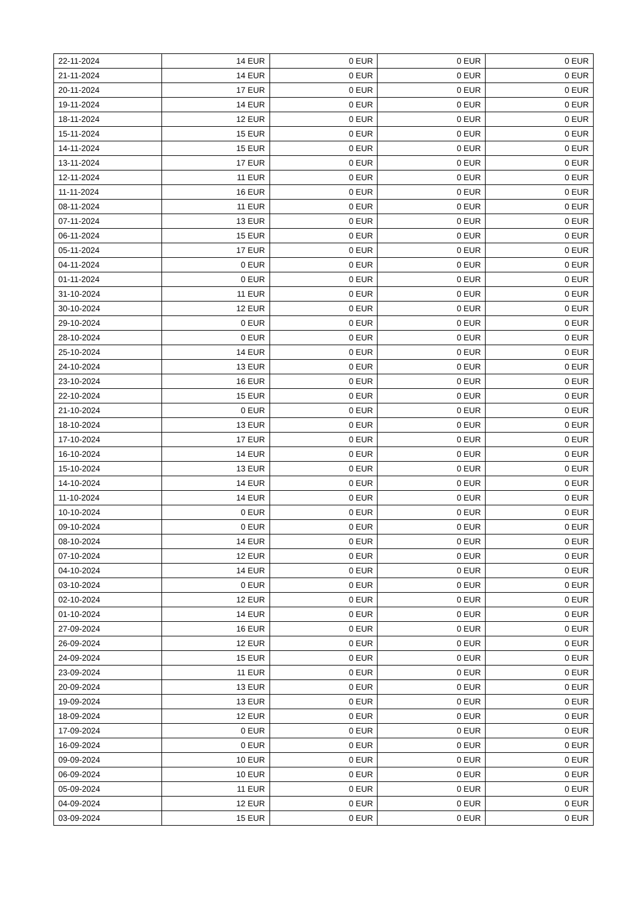| 22-11-2024 | 14 EUR | 0 EUR | 0 EUR | 0 EUR |
| 21-11-2024 | 14 EUR | 0 EUR | 0 EUR | 0 EUR |
| 20-11-2024 | 17 EUR | 0 EUR | 0 EUR | 0 EUR |
| 19-11-2024 | 14 EUR | 0 EUR | 0 EUR | 0 EUR |
| 18-11-2024 | 12 EUR | 0 EUR | 0 EUR | 0 EUR |
| 15-11-2024 | 15 EUR | 0 EUR | 0 EUR | 0 EUR |
| 14-11-2024 | 15 EUR | 0 EUR | 0 EUR | 0 EUR |
| 13-11-2024 | 17 EUR | 0 EUR | 0 EUR | 0 EUR |
| 12-11-2024 | 11 EUR | 0 EUR | 0 EUR | 0 EUR |
| 11-11-2024 | 16 EUR | 0 EUR | 0 EUR | 0 EUR |
| 08-11-2024 | 11 EUR | 0 EUR | 0 EUR | 0 EUR |
| 07-11-2024 | 13 EUR | 0 EUR | 0 EUR | 0 EUR |
| 06-11-2024 | 15 EUR | 0 EUR | 0 EUR | 0 EUR |
| 05-11-2024 | 17 EUR | 0 EUR | 0 EUR | 0 EUR |
| 04-11-2024 | 0 EUR | 0 EUR | 0 EUR | 0 EUR |
| 01-11-2024 | 0 EUR | 0 EUR | 0 EUR | 0 EUR |
| 31-10-2024 | 11 EUR | 0 EUR | 0 EUR | 0 EUR |
| 30-10-2024 | 12 EUR | 0 EUR | 0 EUR | 0 EUR |
| 29-10-2024 | 0 EUR | 0 EUR | 0 EUR | 0 EUR |
| 28-10-2024 | 0 EUR | 0 EUR | 0 EUR | 0 EUR |
| 25-10-2024 | 14 EUR | 0 EUR | 0 EUR | 0 EUR |
| 24-10-2024 | 13 EUR | 0 EUR | 0 EUR | 0 EUR |
| 23-10-2024 | 16 EUR | 0 EUR | 0 EUR | 0 EUR |
| 22-10-2024 | 15 EUR | 0 EUR | 0 EUR | 0 EUR |
| 21-10-2024 | 0 EUR | 0 EUR | 0 EUR | 0 EUR |
| 18-10-2024 | 13 EUR | 0 EUR | 0 EUR | 0 EUR |
| 17-10-2024 | 17 EUR | 0 EUR | 0 EUR | 0 EUR |
| 16-10-2024 | 14 EUR | 0 EUR | 0 EUR | 0 EUR |
| 15-10-2024 | 13 EUR | 0 EUR | 0 EUR | 0 EUR |
| 14-10-2024 | 14 EUR | 0 EUR | 0 EUR | 0 EUR |
| 11-10-2024 | 14 EUR | 0 EUR | 0 EUR | 0 EUR |
| 10-10-2024 | 0 EUR | 0 EUR | 0 EUR | 0 EUR |
| 09-10-2024 | 0 EUR | 0 EUR | 0 EUR | 0 EUR |
| 08-10-2024 | 14 EUR | 0 EUR | 0 EUR | 0 EUR |
| 07-10-2024 | 12 EUR | 0 EUR | 0 EUR | 0 EUR |
| 04-10-2024 | 14 EUR | 0 EUR | 0 EUR | 0 EUR |
| 03-10-2024 | 0 EUR | 0 EUR | 0 EUR | 0 EUR |
| 02-10-2024 | 12 EUR | 0 EUR | 0 EUR | 0 EUR |
| 01-10-2024 | 14 EUR | 0 EUR | 0 EUR | 0 EUR |
| 27-09-2024 | 16 EUR | 0 EUR | 0 EUR | 0 EUR |
| 26-09-2024 | 12 EUR | 0 EUR | 0 EUR | 0 EUR |
| 24-09-2024 | 15 EUR | 0 EUR | 0 EUR | 0 EUR |
| 23-09-2024 | 11 EUR | 0 EUR | 0 EUR | 0 EUR |
| 20-09-2024 | 13 EUR | 0 EUR | 0 EUR | 0 EUR |
| 19-09-2024 | 13 EUR | 0 EUR | 0 EUR | 0 EUR |
| 18-09-2024 | 12 EUR | 0 EUR | 0 EUR | 0 EUR |
| 17-09-2024 | 0 EUR | 0 EUR | 0 EUR | 0 EUR |
| 16-09-2024 | 0 EUR | 0 EUR | 0 EUR | 0 EUR |
| 09-09-2024 | 10 EUR | 0 EUR | 0 EUR | 0 EUR |
| 06-09-2024 | 10 EUR | 0 EUR | 0 EUR | 0 EUR |
| 05-09-2024 | 11 EUR | 0 EUR | 0 EUR | 0 EUR |
| 04-09-2024 | 12 EUR | 0 EUR | 0 EUR | 0 EUR |
| 03-09-2024 | 15 EUR | 0 EUR | 0 EUR | 0 EUR |